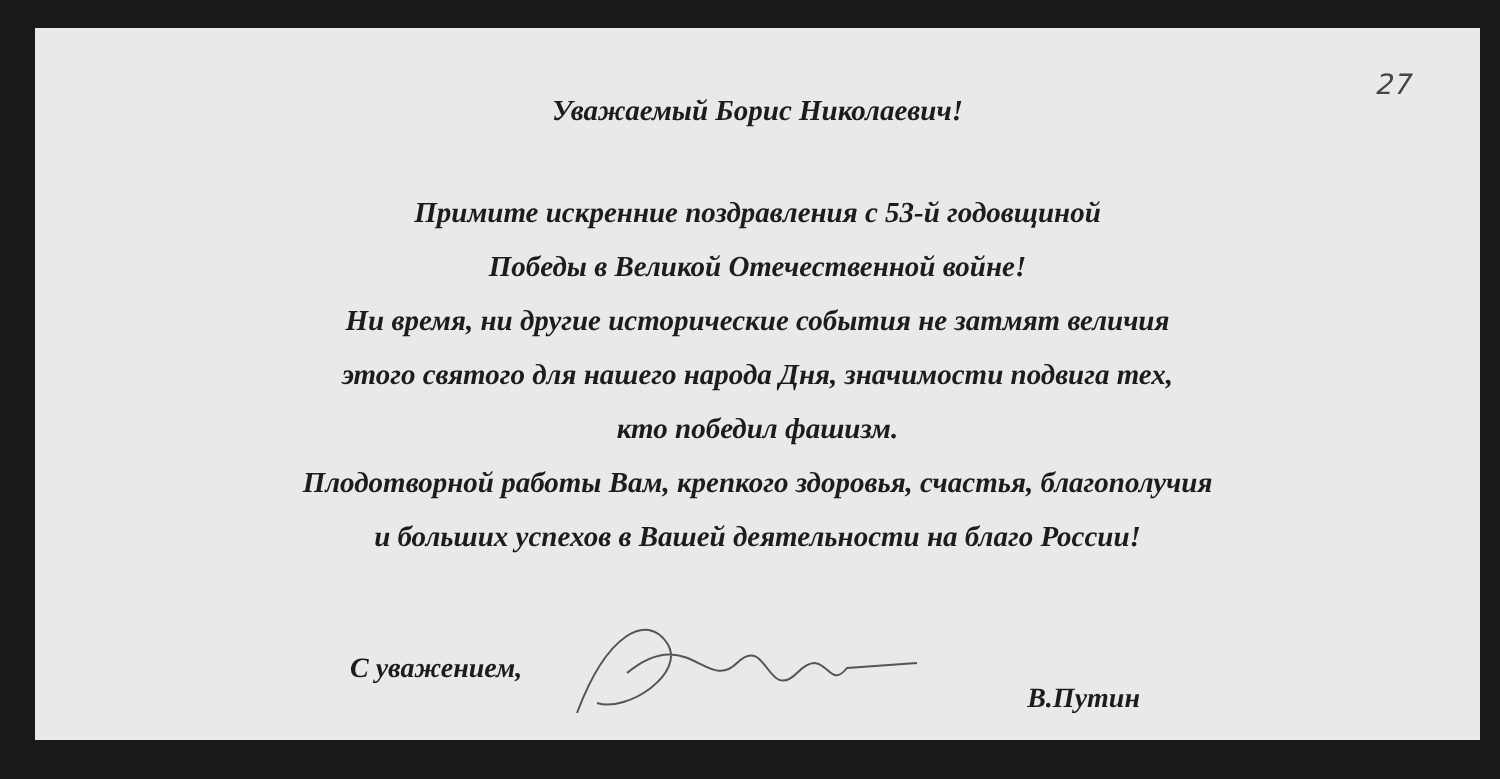27
Уважаемый Борис Николаевич!
Примите искренние поздравления с 53-й годовщиной
Победы в Великой Отечественной войне!
Ни время, ни другие исторические события не затмят величия
этого святого для нашего народа Дня, значимости подвига тех,
кто победил фашизм.
Плодотворной работы Вам, крепкого здоровья, счастья, благополучия
и больших успехов в Вашей деятельности на благо России!
С уважением, В.Путин